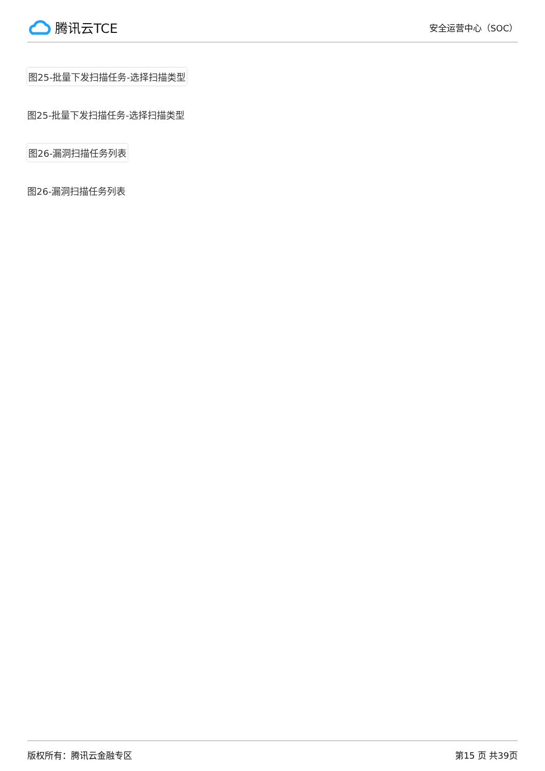腾讯云TCE
安全运营中心（SOC）
图25-批量下发扫描任务-选择扫描类型
图25-批量下发扫描任务-选择扫描类型
图26-漏洞扫描任务列表
图26-漏洞扫描任务列表
版权所有：腾讯云金融专区 第15 页 共39页